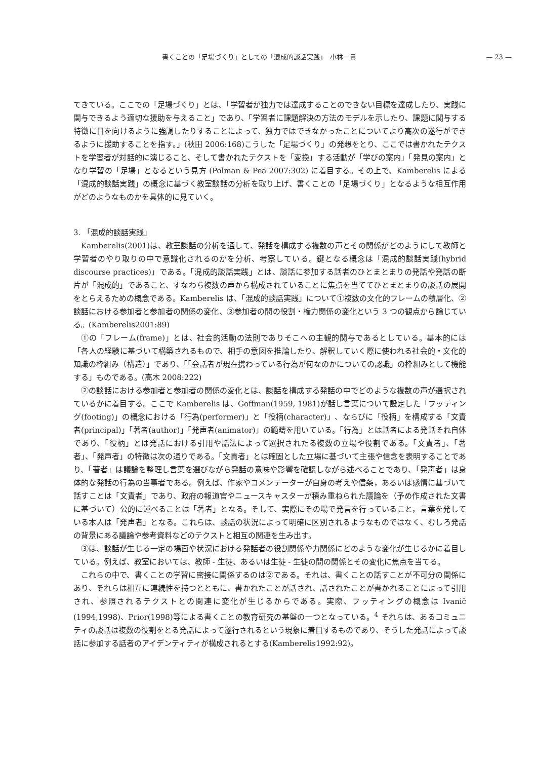書くことの「足場づくり」としての「混成的談話実践」　小林一貴 — 23 —
てきている。ここでの「足場づくり」とは、「学習者が独力では達成することのできない目標を達成したり、実践に関与できるよう適切な援助を与えること」であり、「学習者に課題解決の方法のモデルを示したり、課題に関与する特徴に目を向けるように強調したりすることによって、独力ではできなかったことについてより高次の遂行ができるように援助することを指す。」(秋田 2006:168)こうした「足場づくり」の発想をとり、ここでは書かれたテクストを学習者が対話的に演じること、そして書かれたテクストを「変換」する活動が「学びの案内」「発見の案内」となり学習の「足場」となるという見方 (Polman & Pea 2007:302) に着目する。その上で、Kamberelis による「混成的談話実践」の概念に基づく教室談話の分析を取り上げ、書くことの「足場づくり」となるような相互作用がどのようなものかを具体的に見ていく。
3. 「混成的談話実践」
Kamberelis(2001)は、教室談話の分析を通して、発話を構成する複数の声とその関係がどのようにして教師と学習者のやり取りの中で意識化されるのかを分析、考察している。鍵となる概念は「混成的談話実践(hybrid discourse practices)」である。「混成的談話実践」とは、談話に参加する話者のひとまとまりの発話や発話の断片が「混成的」であること、すなわち複数の声から構成されていることに焦点を当ててひとまとまりの談話の展開をとらえるための概念である。Kamberelis は、「混成的談話実践」について①複数の文化的フレームの積層化、②談話における参加者と参加者の関係の変化、③参加者の間の役割・権力関係の変化という 3 つの観点から論じている。(Kamberelis2001:89)
①の「フレーム(frame)」とは、社会的活動の法則でありそこへの主観的関与であるとしている。基本的には「各人の経験に基づいて構築されるもので、相手の意図を推論したり、解釈していく際に使われる社会的・文化的知識の枠組み（構造）」であり、「「会話者が現在携わっている行為が何なのかについての認識」の枠組みとして機能する」ものである。(高木 2008:222)
②の談話における参加者と参加者の関係の変化とは、談話を構成する発話の中でどのような複数の声が選択されているかに着目する。ここで Kamberelis は、Goffman(1959, 1981)が話し言葉について設定した「フッティング(footing)」の概念における「行為(performer)」と「役柄(character)」、ならびに「役柄」を構成する「文責者(principal)」「著者(author)」「発声者(animator)」の範疇を用いている。「行為」とは話者による発話それ自体であり、「役柄」とは発話における引用や話法によって選択されたる複数の立場や役割である。「文責者」、「著者」、「発声者」の特徴は次の通りである。「文責者」とは確固とした立場に基づいて主張や信念を表明することであり、「著者」は議論を整理し言葉を選びながら発話の意味や影響を確認しながら述べることであり、「発声者」は身体的な発話の行為の当事者である。例えば、作家やコメンテーターが自身の考えや信条，あるいは感情に基づいて話すことは「文責者」であり、政府の報道官やニュースキャスターが積み重ねられた議論を（予め作成された文書に基づいて）公的に述べることは「著者」となる。そして、実際にその場で発言を行っていること，言葉を発している本人は「発声者」となる。これらは、談話の状況によって明確に区別されるようなものではなく、むしろ発話の背景にある議論や参考資料などのテクストと相互の関連を生み出す。
③は、談話が生じる一定の場面や状況における発話者の役割関係や力関係にどのような変化が生じるかに着目している。例えば、教室においては、教師 - 生徒、あるいは生徒 - 生徒の間の関係とその変化に焦点を当てる。
これらの中で、書くことの学習に密接に関係するのは②である。それは、書くことの話すことが不可分の関係にあり、それらは相互に連続性を持つとともに、書かれたことが話され、話されたことが書かれることによって引用され、参照されるテクストとの関連に変化が生じるからである。実際、フッティングの概念は Ivanič (1994,1998)、Prior(1998)等による書くことの教育研究の基盤の一つとなっている。<sup>4</sup> それらは、あるコミュニティの談話は複数の役割をとる発話によって遂行されるという現象に着目するものであり、そうした発話によって談話に参加する話者のアイデンティティが構成されるとする(Kamberelis1992:92)。